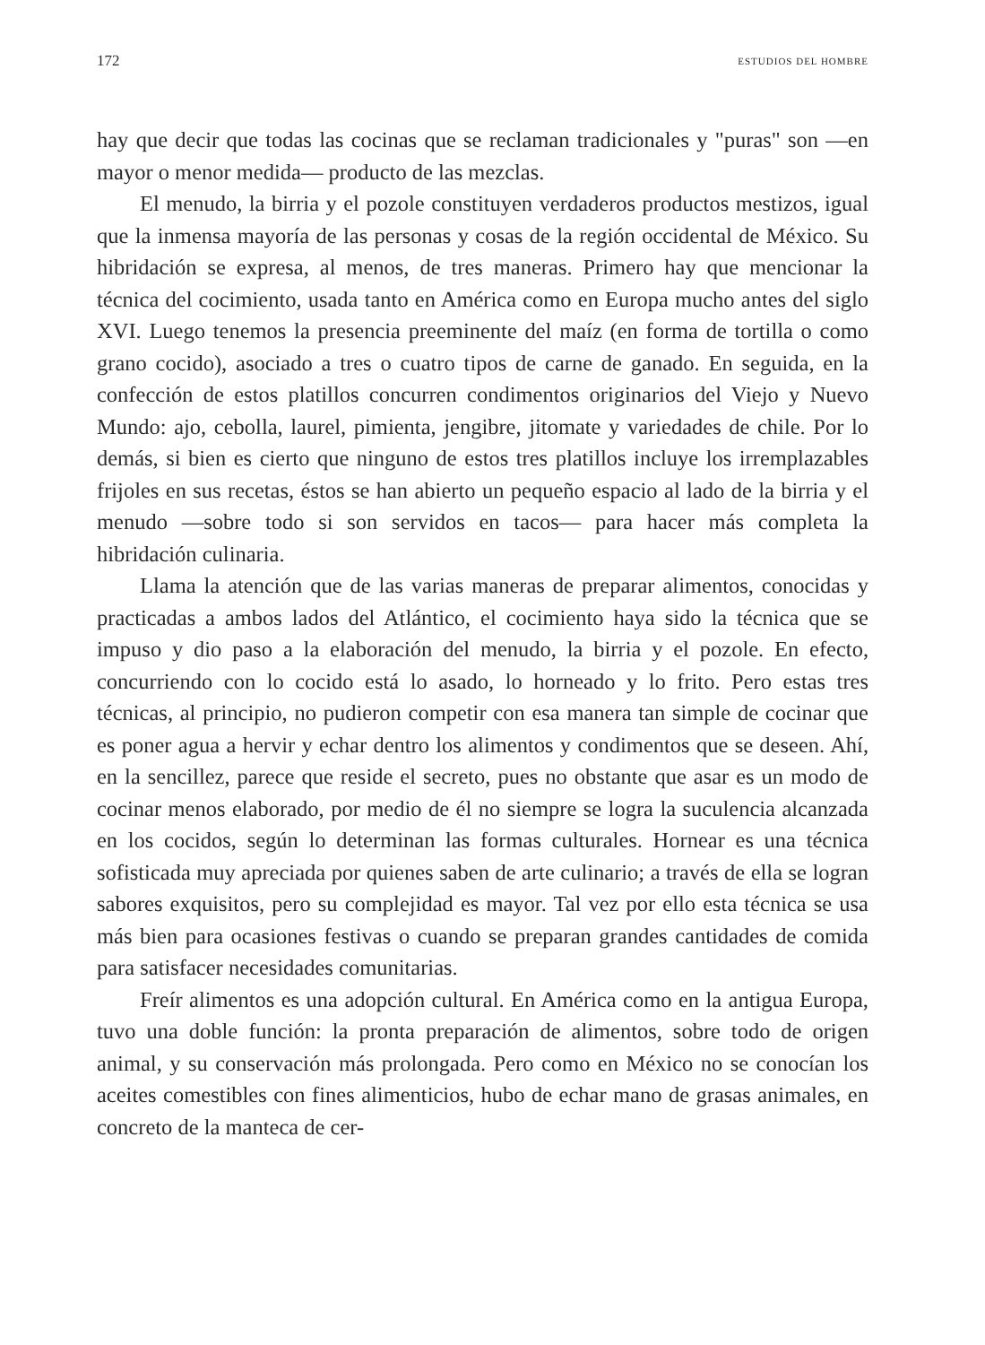172 ESTUDIOS DEL HOMBRE
hay que decir que todas las cocinas que se reclaman tradicionales y "puras" son —en mayor o menor medida— producto de las mezclas.
El menudo, la birria y el pozole constituyen verdaderos productos mestizos, igual que la inmensa mayoría de las personas y cosas de la región occidental de México. Su hibridación se expresa, al menos, de tres maneras. Primero hay que mencionar la técnica del cocimiento, usada tanto en América como en Europa mucho antes del siglo XVI. Luego tenemos la presencia preeminente del maíz (en forma de tortilla o como grano cocido), asociado a tres o cuatro tipos de carne de ganado. En seguida, en la confección de estos platillos concurren condimentos originarios del Viejo y Nuevo Mundo: ajo, cebolla, laurel, pimienta, jengibre, jitomate y variedades de chile. Por lo demás, si bien es cierto que ninguno de estos tres platillos incluye los irremplazables frijoles en sus recetas, éstos se han abierto un pequeño espacio al lado de la birria y el menudo —sobre todo si son servidos en tacos— para hacer más completa la hibridación culinaria.
Llama la atención que de las varias maneras de preparar alimentos, conocidas y practicadas a ambos lados del Atlántico, el cocimiento haya sido la técnica que se impuso y dio paso a la elaboración del menudo, la birria y el pozole. En efecto, concurriendo con lo cocido está lo asado, lo horneado y lo frito. Pero estas tres técnicas, al principio, no pudieron competir con esa manera tan simple de cocinar que es poner agua a hervir y echar dentro los alimentos y condimentos que se deseen. Ahí, en la sencillez, parece que reside el secreto, pues no obstante que asar es un modo de cocinar menos elaborado, por medio de él no siempre se logra la suculencia alcanzada en los cocidos, según lo determinan las formas culturales. Hornear es una técnica sofisticada muy apreciada por quienes saben de arte culinario; a través de ella se logran sabores exquisitos, pero su complejidad es mayor. Tal vez por ello esta técnica se usa más bien para ocasiones festivas o cuando se preparan grandes cantidades de comida para satisfacer necesidades comunitarias.
Freír alimentos es una adopción cultural. En América como en la antigua Europa, tuvo una doble función: la pronta preparación de alimentos, sobre todo de origen animal, y su conservación más prolongada. Pero como en México no se conocían los aceites comestibles con fines alimenticios, hubo de echar mano de grasas animales, en concreto de la manteca de cer-